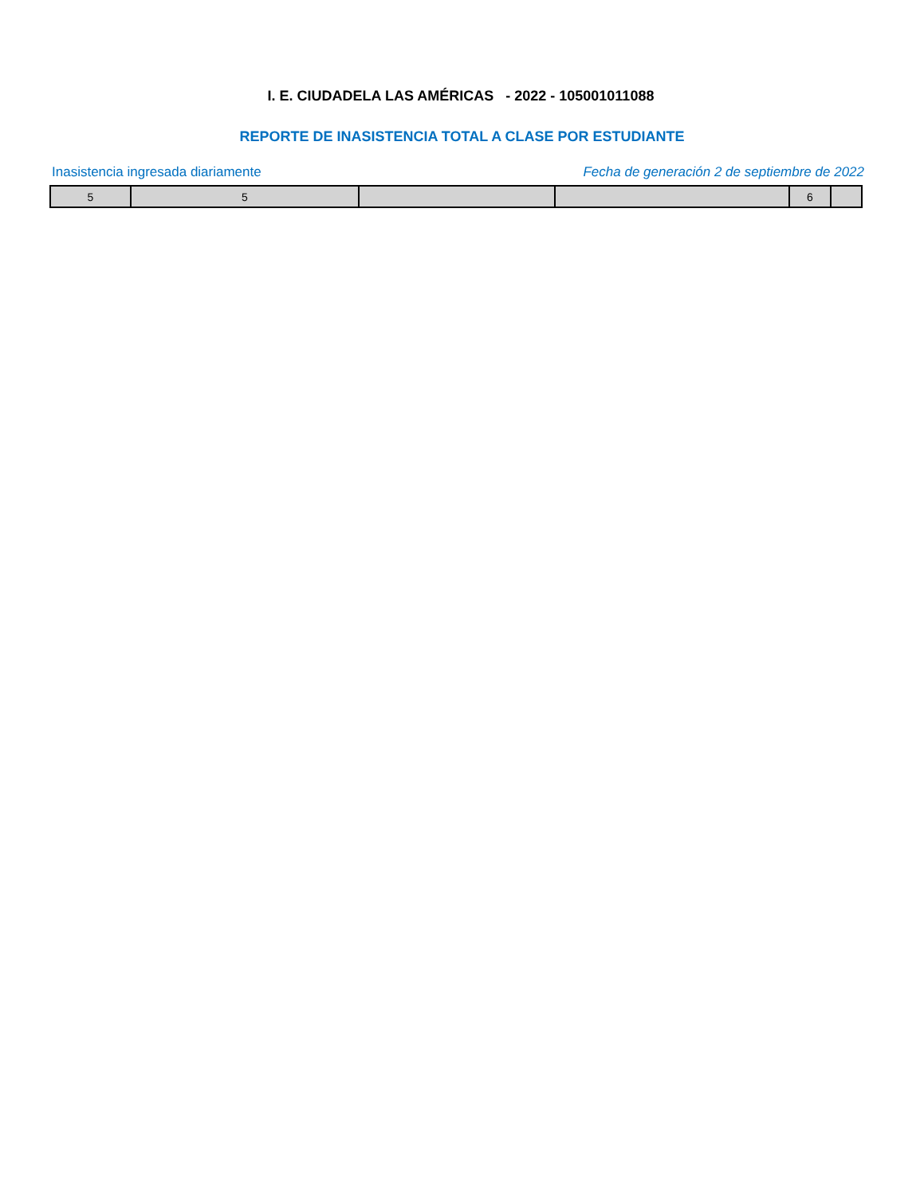I. E. CIUDADELA LAS AMÉRICAS - 2022 - 105001011088
REPORTE DE INASISTENCIA TOTAL A CLASE POR ESTUDIANTE
Inasistencia ingresada diariamente
Fecha de generación 2 de septiembre de 2022
| 5 | 5 | | | 6 | |